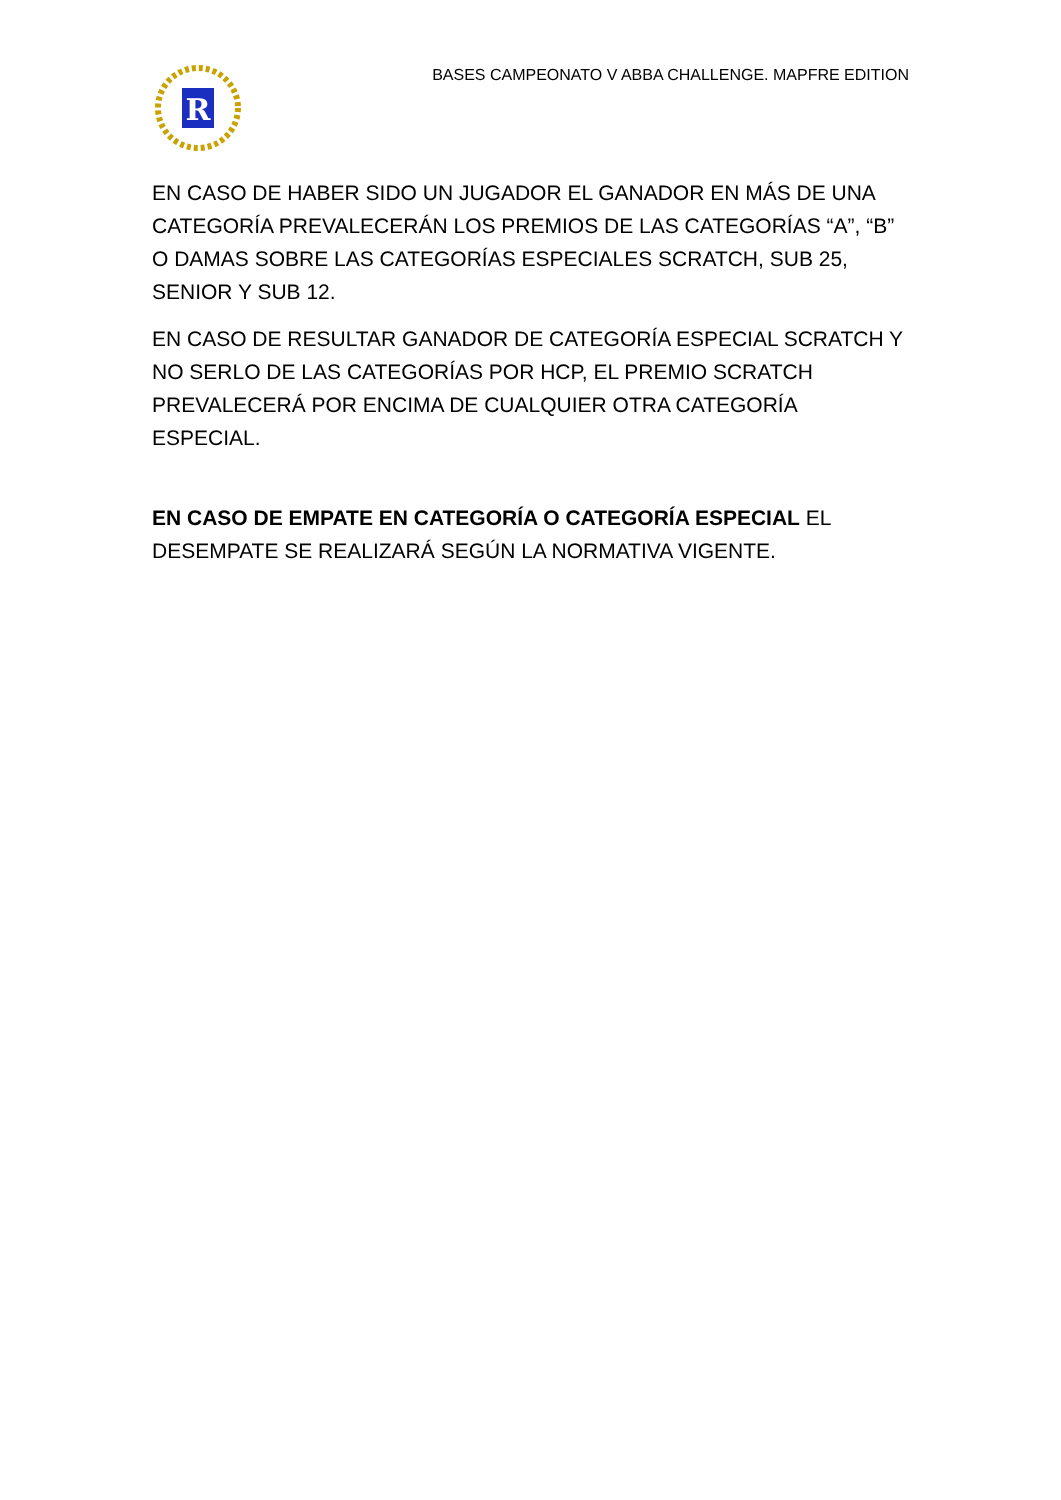R
BASES CAMPEONATO V ABBA CHALLENGE. MAPFRE EDITION
EN CASO DE HABER SIDO UN JUGADOR EL GANADOR EN MÁS DE UNA CATEGORÍA PREVALECERÁN LOS PREMIOS DE LAS CATEGORÍAS “A”, “B” O DAMAS SOBRE LAS CATEGORÍAS ESPECIALES SCRATCH, SUB 25, SENIOR Y SUB 12.
EN CASO DE RESULTAR GANADOR DE CATEGORÍA ESPECIAL SCRATCH Y NO SERLO DE LAS CATEGORÍAS POR HCP, EL PREMIO SCRATCH PREVALECERÁ POR ENCIMA DE CUALQUIER OTRA CATEGORÍA ESPECIAL.
EN CASO DE EMPATE EN CATEGORÍA O CATEGORÍA ESPECIAL EL DESEMPATE SE REALIZARÁ SEGÚN LA NORMATIVA VIGENTE.